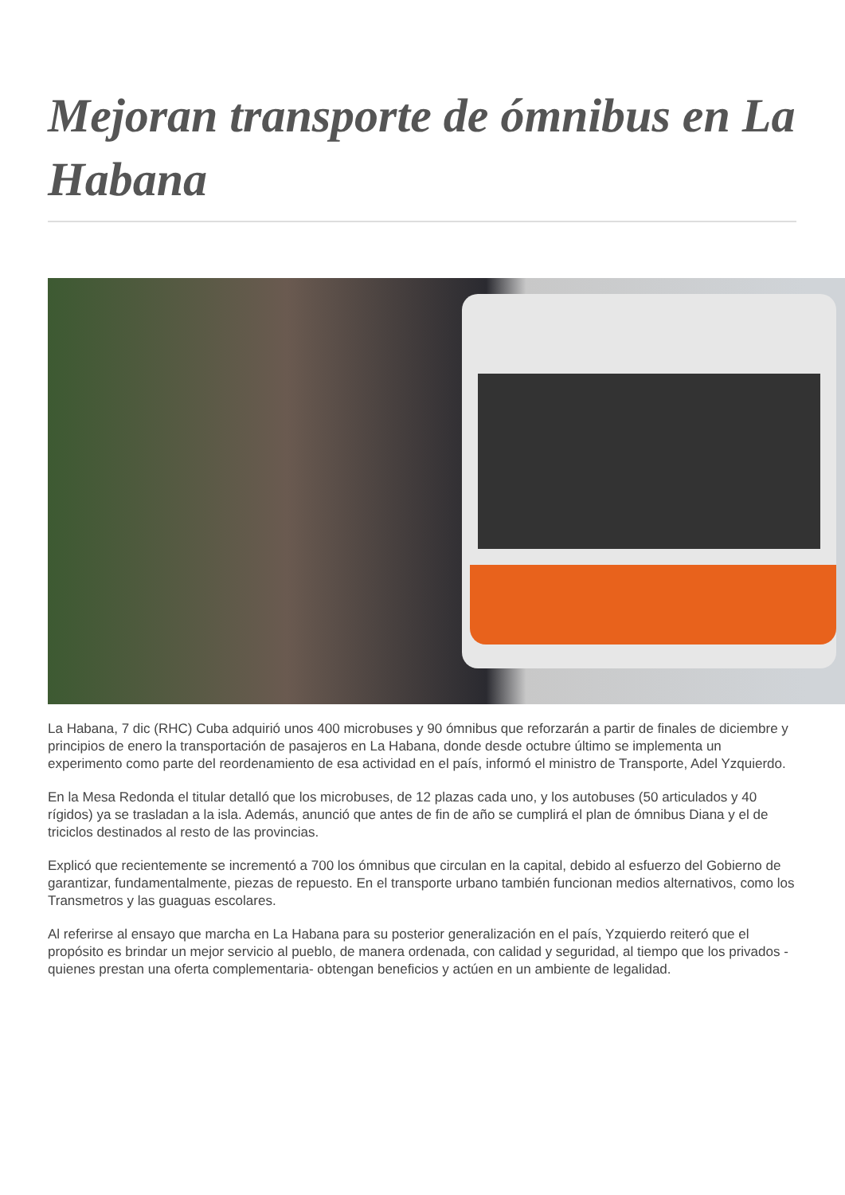Mejoran transporte de ómnibus en La Habana
La Habana, 7 dic (RHC) Cuba adquirió unos 400 microbuses y 90 ómnibus que reforzarán a partir de finales de diciembre y principios de enero la transportación de pasajeros en La Habana, donde desde octubre último se implementa un experimento como parte del reordenamiento de esa actividad en el país, informó el ministro de Transporte, Adel Yzquierdo.
En la Mesa Redonda el titular detalló que los microbuses, de 12 plazas cada uno, y los autobuses (50 articulados y 40 rígidos) ya se trasladan a la isla. Además, anunció que antes de fin de año se cumplirá el plan de ómnibus Diana y el de triciclos destinados al resto de las provincias.
Explicó que recientemente se incrementó a 700 los ómnibus que circulan en la capital, debido al esfuerzo del Gobierno de garantizar, fundamentalmente, piezas de repuesto. En el transporte urbano también funcionan medios alternativos, como los Transmetros y las guaguas escolares.
Al referirse al ensayo que marcha en La Habana para su posterior generalización en el país, Yzquierdo reiteró que el propósito es brindar un mejor servicio al pueblo, de manera ordenada, con calidad y seguridad, al tiempo que los privados -quienes prestan una oferta complementaria- obtengan beneficios y actúen en un ambiente de legalidad.